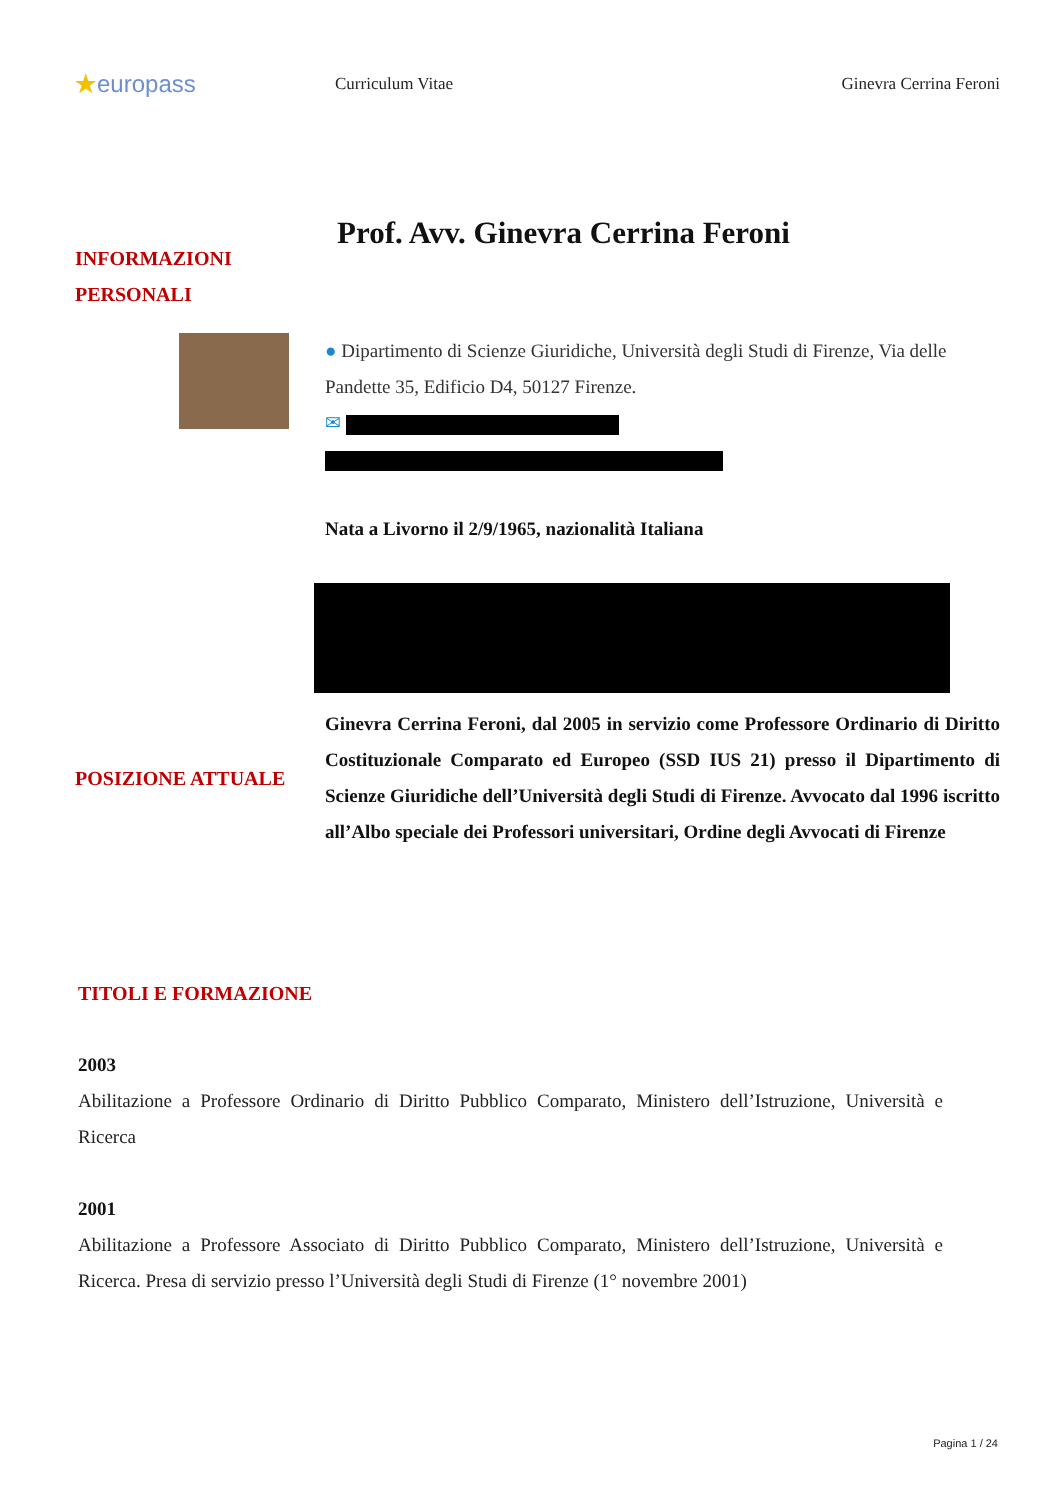★europass
Curriculum Vitae Ginevra Cerrina Feroni
INFORMAZIONI
PERSONALI
Prof. Avv. Ginevra Cerrina Feroni
● Dipartimento di Scienze Giuridiche, Università degli Studi di Firenze, Via delle Pandette 35, Edificio D4, 50127 Firenze.
✉
Nata a Livorno il 2/9/1965, nazionalità Italiana
POSIZIONE ATTUALE
Ginevra Cerrina Feroni, dal 2005 in servizio come Professore Ordinario di Diritto Costituzionale Comparato ed Europeo (SSD IUS 21) presso il Dipartimento di Scienze Giuridiche dell’Università degli Studi di Firenze. Avvocato dal 1996 iscritto all’Albo speciale dei Professori universitari, Ordine degli Avvocati di Firenze
TITOLI E FORMAZIONE
2003
Abilitazione a Professore Ordinario di Diritto Pubblico Comparato, Ministero dell’Istruzione, Università e Ricerca
2001
Abilitazione a Professore Associato di Diritto Pubblico Comparato, Ministero dell’Istruzione, Università e Ricerca. Presa di servizio presso l’Università degli Studi di Firenze (1° novembre 2001)
Pagina 1 / 24